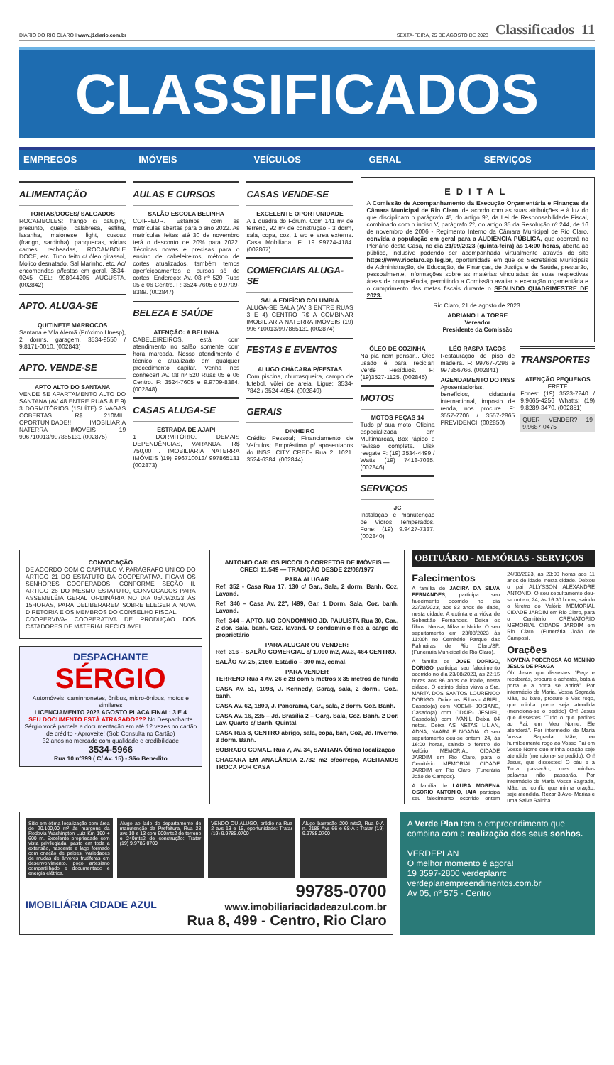DIÁRIO DO RIO CLARO I www.j1diario.com.br
SEXTA-FEIRA, 25 DE AGOSTO DE 2023 Classificados 11
CLASSIFICADOS
EMPREGOS IMÓVEIS VEÍCULOS GERAL SERVIÇOS
ALIMENTAÇÃO
TORTAS/DOCES/ SALGADOS
ROCAMBOLES: frango c/ catupiry, presunto, queijo, calabresa, esfiha, lasanha, maionese light, cuscuz (frango, sardinha), panquecas, várias carnes recheadas, ROCAMBOLE DOCE, etc. Tudo feito c/ óleo girassol, Molico desnatado, Sal Marinho, etc. Ac/ encomendas p/festas em geral. 3534-0245 CEL: 998044205 AUGUSTA. (002842)
APTO. ALUGA-SE
QUITINETE MARROCOS
Santana e Vila Alemã (Próximo Unesp), 2 dorms, garagem. 3534-9550 / 9.8171-0010. (002843)
APTO. VENDE-SE
APTO ALTO DO SANTANA
VENDE SE APARTAMENTO ALTO DO SANTANA (AV 48 ENTRE RUAS 8 E 9) 3 DORMITÓRIOS (1SUÍTE) 2 VAGAS COBERTAS. R$ 210MIL. OPORTUNIDADE!! IMOBILIARIA NATERRA IMÓVEIS 19 996710013/997865131 (002875)
AULAS E CURSOS
SALÃO ESCOLA BELINHA
COIFFEUR. Estamos com as matrículas abertas para o ano 2022. As matrículas feitas até 30 de novembro terá o desconto de 20% para 2022. Técnicas novas e precisas para o ensino de cabeleireiros, método de cortes atualizados, também temos aperfeiçoamentos e cursos só de cortes. Endereço: Av. 08 nº 520 Ruas 05 e 06 Centro. F: 3524-7605 e 9.9709-8389. (002847)
BELEZA E SAÚDE
ATENÇÃO: A BELINHA
CABELEIREIROS, está com atendimento no salão somente com hora marcada. Nosso atendimento é técnico e atualizado em qualquer procedimento capilar. Venha nos conhecer! Av. 08 nº 520 Ruas 05 e 06 Centro. F: 3524-7605 e 9.9709-8384. (002848)
CASAS ALUGA-SE
ESTRADA DE AJAPI
1 DORMITÓRIO, DEMAIS DEPENDÊNCIAS, VARANDA. R$ 750,00 . IMOBILIÁRIA NATERRA IMÓVEIS )19) 996710013/ 997865131 (002873)
CASAS VENDE-SE
EXCELENTE OPORTUNIDADE
A 1 quadra do Fórum. Com 141 m² de terreno, 92 m² de construção - 3 dorm, sala, copa, coz, 1 wc e area externa. Casa Mobiliada. F: 19 99724-4184. (002867)
COMERCIAIS ALUGA-SE
SALA EDIFÍCIO COLUMBIA
ALUGA-SE SALA (AV 3 ENTRE RUAS 3 E 4) CENTRO R$ A COMBINAR IMOBILIARIA NATERRA IMÓVEIS (19) 996710013/997865131 (002874)
FESTAS E EVENTOS
ALUGO CHÁCARA P/FESTAS
Com piscina, churrasqueira, campo de futebol, vôlei de areia. Ligue: 3534-7842 / 3524-4054. (002849)
GERAIS
DINHEIRO
Crédito Pessoal; Financiamento de Veículos; Empréstimo p/ aposentados do INSS. CITY CRED- Rua 2, 1021. 3524-6384. (002844)
EDITAL
A Comissão de Acompanhamento da Execução Orçamentária e Finanças da Câmara Municipal de Rio Claro, de acordo com as suas atribuições e à luz do que disciplinam o parágrafo 4º, do artigo 9º, da Lei de Responsabilidade Fiscal, combinado com o inciso V, parágrafo 2º, do artigo 35 da Resolução nº 244, de 16 de novembro de 2006 - Regimento Interno da Câmara Municipal de Rio Claro, convida a população em geral para a AUDIÊNCIA PÚBLICA, que ocorrerá no Plenário desta Casa, no dia 21/09/2023 (quinta-feira) às 14:00 horas, aberta ao público, inclusive podendo ser acompanhada virtualmente através do site https://www.rioclaro.sp.leg.br, oportunidade em que os Secretários Municipais de Administração, de Educação, de Finanças, de Justiça e de Saúde, prestarão, pessoalmente, informações sobre as matérias vinculadas às suas respectivas áreas de competência, permitindo a Comissão avaliar a execução orçamentária e o cumprimento das metas fiscais durante o SEGUNDO QUADRIMESTRE DE 2023.
Rio Claro, 21 de agosto de 2023.
ADRIANO LA TORRE
Vereador
Presidente da Comissão
ÓLEO DE COZINHA
Na pia nem pensar... Óleo usado é para reciclar! Verde Resíduos. F: (19)3527-1125. (002845)
MOTOS
MOTOS PEÇAS 14
Tudo p/ sua moto. Oficina especializada em Multimarcas, Box rápido e revisão completa. Disk resgate F: (19) 3534-4499 / Watts (19) 7418-7035. (002846)
SERVIÇOS
JC
Instalação e manutenção de Vidros Temperados. Fone: (19) 9.9427-7337. (002840)
LÉO RASPA TACOS
Restauração de piso de madeira. F: 99767-7296 e 997356766. (002841)
AGENDAMENTO DO INSS
Aposentadorias, benefícios, cidadania internacional, imposto de renda, nos procure. F: 3557-7706 / 3557-2865 PREVIDENCI. (002850)
TRANSPORTES
ATENÇÃO PEQUENOS FRETE
Fones: (19) 3523-7240 / 9.9665-4256 Whatts: (19) 9.8289-3470. (002851)
QUER VENDER? 19 9.9687-0475
CONVOCAÇÃO
DE ACORDO COM O CAPÍTULO V, PARÁGRAFO ÚNICO DO ARTIGO 21 DO ESTATUTO DA COOPERATIVA, FICAM OS SENHORES COOPERADOS, CONFORME SEÇÃO II, ARTIGO 26 DO MESMO ESTATUTO, CONVOCADOS PARA ASSEMBLÉIA GERAL ORDINÁRIA NO DIA 05/09/2023 ÁS 15HORAS, PARA DELIBERAREM SOBRE ELEGER A NOVA DIRETORIA E OS MEMBROS DO CONSELHO FISCAL.
COOPERVIVA- COOPERATIVA DE PRODUÇAO DOS CATADORES DE MATERIAL RECICLAVEL
DESPACHANTE
SÉRGIO
Automóveis, caminhonetes, ônibus, micro-ônibus, motos e similares
LICENCIAMENTO 2023 AGOSTO PLACA FINAL: 3 E 4
SEU DOCUMENTO ESTÁ ATRASADO??? No Despachante Sérgio você parcela a documentação em até 12 vezes no cartão de crédito - Aproveite! (Sob Consulta no Cartão)
32 anos no mercado com qualidade e credibilidade
3534-5966
Rua 10 nº399 ( C/ Av. 15) - São Benedito
ANTONIO CARLOS PICCOLO CORRETOR DE IMÓVEIS — CRECI 11.549 — TRADIÇÃO DESDE 22/08/1977
PARA ALUGAR
Ref. 352 - Casa Rua 17, 130 c/ Gar., Sala, 2 dorm. Banh. Coz, Lavand.
Ref. 346 – Casa Av. 22ª, l499, Gar. 1 Dorm. Sala, Coz. banh. Lavand.
Ref. 344 – APTO. NO CONDOMINIO JD. PAULISTA Rua 30, Gar., 2 dor. Sala, banh. Coz. lavand. O condomínio fica a cargo do proprietário
PARA ALUGAR OU VENDER:
Ref. 316 – SALÃO COMERCIAL c/ 1.090 m2, AV.3, 464 CENTRO.
SALÃO Av. 25, 2160, Estádio – 300 m2, comal.
PARA VENDER
TERRENO Rua 4 Av. 26 e 28 com 5 metros x 35 metros de fundo
CASA Av. 51, 1098, J. Kennedy, Garag, sala, 2 dorm., Coz., banh.
CASA Av. 62, 1800, J. Panorama, Gar., sala, 2 dorm. Coz. Banh.
CASA Av. 16, 235 – Jd. Brasília 2 – Garg. Sala, Coz. Banh. 2 Dor. Lav. Quarto c/ Banh. Quintal.
CASA Rua 8, CENTRO abrigo, sala, copa, ban, Coz, Jd. Inverno, 3 dorm. Banh.
SOBRADO COMAL. Rua 7, Av. 34, SANTANA Ótima localização
CHACARA EM ANALÂNDIA 2.732 m2 c/córrego, ACEITAMOS TROCA POR CASA
OBITUÁRIO - MEMÓRIAS - SERVIÇOS
Falecimentos
A família de JACIRA DA SILVA FERNANDES, participa seu falecimento ocorrido no dia 22/08/2023, aos 83 anos de idade, nesta cidade. A extinta era viúva de Sebastião Fernandes. Deixa os filhos: Neusa, Nilza e Neide. O seu sepultamento em 23/08/2023 às 11:00h no Cemitério Parque das Palmeiras de Rio Claro/SP. (Funerária Municipal de Rio Claro).
A família de JOSE DORIGO, DORIGO participa seu falecimento ocorrido no dia 23/08/2023, às 22:15 horas aos 86 anos de idade, nesta cidade. O extinto deixa viúva a Sra. MARTA DOS SANTOS LOURENCO DORIGO. Deixa os Filhos:- ARIEL, Casado(a) com NOEMI- JOSIANE, Casado(a) com ODAIR- JESUEL, Casado(a) com IVANIL Deixa 04 netos. Deixa AS NETAS LILIAN, ADNA, NAARA E NOADIA. O seu sepultamento deu-se ontem, 24, às 16:00 horas, saindo o féretro do Velório MEMORIAL CIDADE JARDIM em Rio Claro, para o Cemitério MEMORIAL CIDADE JARDIM em Rio Claro. (Funerária João de Campos).
A família de LAURA MORENA OSORIO ANTONIO, IAIA participa seu falecimento ocorrido ontem 24/08/2023, às 23:00 horas aos 11 anos de idade, nesta cidade. Deixou o pai ALLYSSON ALEXANDRE ANTONIO. O seu sepultamento deu-se ontem, 24, às 16:30 horas, saindo o féretro do Velório MEMORIAL CIDADE JARDIM em Rio Claro, para o Cemitério CREMATORIO MEMORIAL CIDADE JARDIM em Rio Claro. (Funerária João de Campos).
Orações
NOVENA PODEROSA AO MENINO JESUS DE PRAGA
Oh! Jesus que dissestes, “Peça e receberás, procure e acharás, bata à porta e a porta se abrirá”. Por intermédio de Maria, Vossa Sagrada Mãe, eu bato, procuro e Vos rogo, que minha prece seja atendida (menciona-se o pedido) Oh! Jesus que dissestes “Tudo o que pedires ao Pai, em Meu Nome, Ele atenderá”. Por intermédio de Maria Vossa Sagrada Mãe, eu humildemente rogo ao Vosso Pai em Vosso Nome que minha oração seje atendida (menciona- se pedido). Oh! Jesus, que dissestes! O céu e a Terra passarão, mas minhas palavras não passarão. Por intermédio de Maria Vossa Sagrada, Mãe, eu confio que minha oração, seje atendida. Rezar 3 Ave- Marias e uma Salve Rainha.
Sitio em ótima localização com área de 20.100,00 m² às margens da Rodovia Washington Luiz Km 190 + 600 m. Excelente propriedade com vista privilegiada, pasto em toda a extensão, nascente e lago formado com criação de peixes, variedades de mudas de árvores frutíferas em desenvolvimento, poço artesiano compartilhado e documentado e energia elétrica.
Alugo ao lado do departamento de manutenção da Prefeitura, Rua 28 avs 10 e 13 com 900mts2 de terreno e 240mts2 de construção: Tratar (19) 9.9785.0700
VENDO OU ALUGO, prédio na Rua 2 avs 13 e 15, oportunidade: Tratar (19) 9.9785.0700
Alugo barracão 200 mts2, Rua 9-A n. 2188 Avs 66 e 68-A : Tratar (19) 9.9785.0700
IMOBILIÁRIA CIDADE AZUL
99785-0700
www.imobiliariacidadeazul.com.br
Rua 8, 499 - Centro, Rio Claro
A Verde Plan tem o empreendimento que combina com a realização dos seus sonhos.
VERDEPLAN
O melhor momento é agora!
19 3597-2800 verdeplanrc
verdeplanempreendimentos.com.br
Av 05, nº 575 - Centro